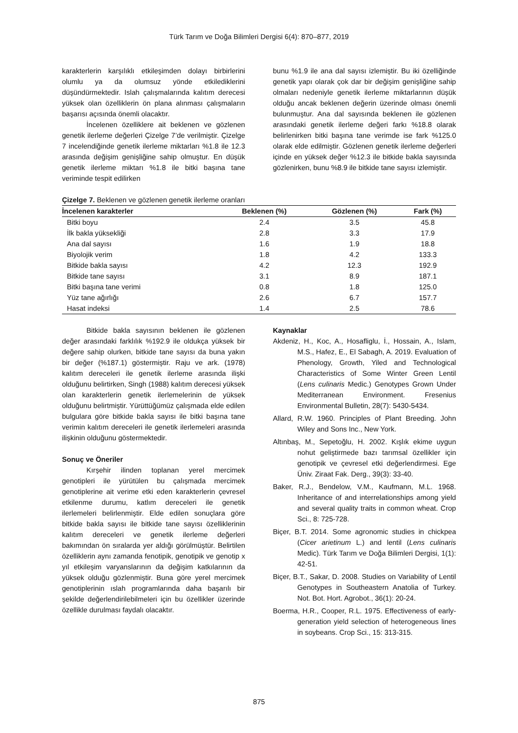Türk Tarım ve Doğa Bilimleri Dergisi 6(4): 870–877, 2019
karakterlerin karşılıklı etkileşimden dolayı birbirlerini olumlu ya da olumsuz yönde etkilediklerini düşündürmektedir. Islah çalışmalarında kalıtım derecesi yüksek olan özelliklerin ön plana alınması çalışmaların başarısı açısında önemli olacaktır.
İncelenen özelliklere ait beklenen ve gözlenen genetik ilerleme değerleri Çizelge 7’de verilmiştir. Çizelge 7 incelendiğinde genetik ilerleme miktarları %1.8 ile 12.3 arasında değişim genişliğine sahip olmuştur. En düşük genetik ilerleme miktarı %1.8 ile bitki başına tane veriminde tespit edilirken
bunu %1.9 ile ana dal sayısı izlemiştir. Bu iki özelliğinde genetik yapı olarak çok dar bir değişim genişliğine sahip olmaları nedeniyle genetik ilerleme miktarlarının düşük olduğu ancak beklenen değerin üzerinde olması önemli bulunmuştur. Ana dal sayısında beklenen ile gözlenen arasındaki genetik ilerleme değeri farkı %18.8 olarak belirlenirken bitki başına tane verimde ise fark %125.0 olarak elde edilmiştir. Gözlenen genetik ilerleme değerleri içinde en yüksek değer %12.3 ile bitkide bakla sayısında gözlenirken, bunu %8.9 ile bitkide tane sayısı izlemiştir.
Çizelge 7. Beklenen ve gözlenen genetik ilerleme oranları
| İncelenen karakterler | Beklenen (%) | Gözlenen (%) | Fark (%) |
| --- | --- | --- | --- |
| Bitki boyu | 2.4 | 3.5 | 45.8 |
| İlk bakla yüksekliği | 2.8 | 3.3 | 17.9 |
| Ana dal sayısı | 1.6 | 1.9 | 18.8 |
| Biyolojik verim | 1.8 | 4.2 | 133.3 |
| Bitkide bakla sayısı | 4.2 | 12.3 | 192.9 |
| Bitkide tane sayısı | 3.1 | 8.9 | 187.1 |
| Bitki başına tane verimi | 0.8 | 1.8 | 125.0 |
| Yüz tane ağırlığı | 2.6 | 6.7 | 157.7 |
| Hasat indeksi | 1.4 | 2.5 | 78.6 |
Bitkide bakla sayısının beklenen ile gözlenen değer arasındaki farklılık %192.9 ile oldukça yüksek bir değere sahip olurken, bitkide tane sayısı da buna yakın bir değer (%187.1) göstermiştir. Raju ve ark. (1978) kalıtım dereceleri ile genetik ilerleme arasında ilişki olduğunu belirtirken, Singh (1988) kalıtım derecesi yüksek olan karakterlerin genetik ilerlemelerinin de yüksek olduğunu belirtmiştir. Yürüttüğümüz çalışmada elde edilen bulgulara göre bitkide bakla sayısı ile bitki başına tane verimin kalıtım dereceleri ile genetik ilerlemeleri arasında ilişkinin olduğunu göstermektedir.
Sonuç ve Öneriler
Kırşehir ilinden toplanan yerel mercimek genotipleri ile yürütülen bu çalışmada mercimek genotiplerine ait verime etki eden karakterlerin çevresel etkilenme durumu, katlım dereceleri ile genetik ilerlemeleri belirlenmiştir. Elde edilen sonuçlara göre bitkide bakla sayısı ile bitkide tane sayısı özelliklerinin kalıtım dereceleri ve genetik ilerleme değerleri bakımından ön sıralarda yer aldığı görülmüştür. Belirtilen özelliklerin aynı zamanda fenotipik, genotipik ve genotip x yıl etkileşim varyanslarının da değişim katkılarının da yüksek olduğu gözlenmiştir. Buna göre yerel mercimek genotiplerinin ıslah programlarında daha başarılı bir şekilde değerlendirilebilmeleri için bu özellikler üzerinde özellikle durulması faydalı olacaktır.
Kaynaklar
Akdeniz, H., Koc, A., Hosafliglu, İ., Hossain, A., Islam, M.S., Hafez, E., El Sabagh, A. 2019. Evaluation of Phenology, Growth, Yiled and Technological Characteristics of Some Winter Green Lentil (Lens culinaris Medic.) Genotypes Grown Under Mediterranean Environment. Fresenius Environmental Bulletin, 28(7): 5430-5434.
Allard, R.W. 1960. Principles of Plant Breeding. John Wiley and Sons Inc., New York.
Altınbaş, M., Sepetoğlu, H. 2002. Kışlık ekime uygun nohut geliştirmede bazı tarımsal özellikler için genotipik ve çevresel etki değerlendirmesi. Ege Üniv. Ziraat Fak. Derg., 39(3): 33-40.
Baker, R.J., Bendelow, V.M., Kaufmann, M.L. 1968. Inheritance of and interrelationships among yield and several quality traits in common wheat. Crop Sci., 8: 725-728.
Biçer, B.T. 2014. Some agronomic studies in chickpea (Cicer arietinum L.) and lentil (Lens culinaris Medic). Türk Tarım ve Doğa Bilimleri Dergisi, 1(1): 42-51.
Biçer, B.T., Sakar, D. 2008. Studies on Variability of Lentil Genotypes in Southeastern Anatolia of Turkey. Not. Bot. Hort. Agrobot., 36(1): 20-24.
Boerma, H.R., Cooper, R.L. 1975. Effectiveness of early- generation yield selection of heterogeneous lines in soybeans. Crop Sci., 15: 313-315.
875